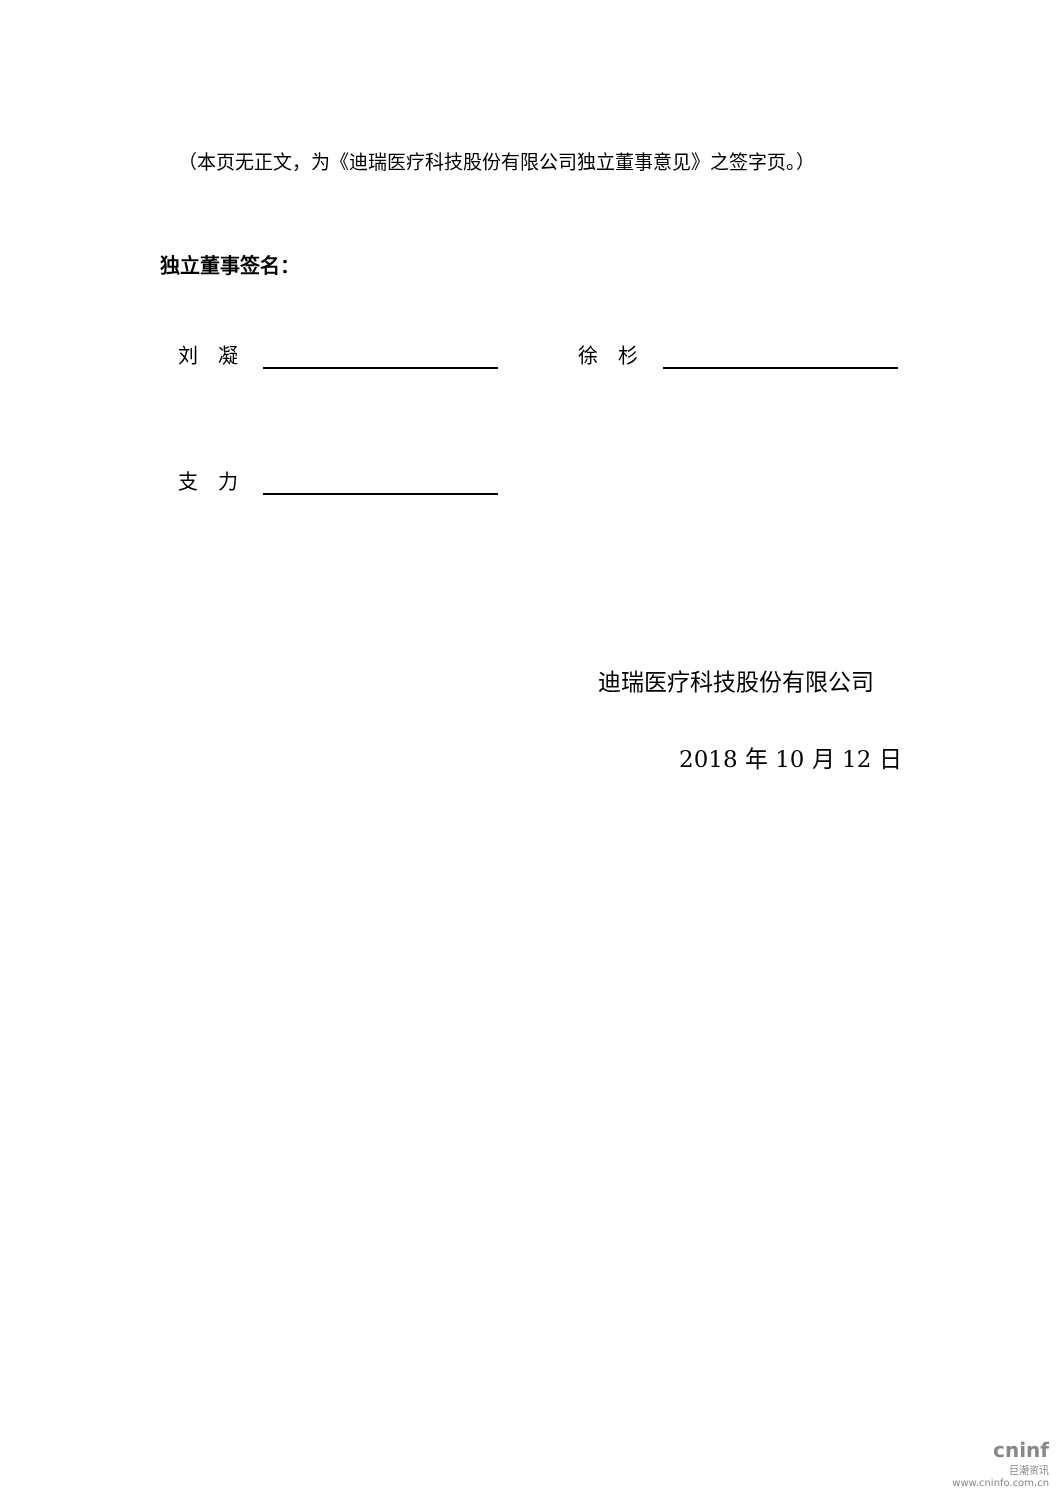（本页无正文，为《迪瑞医疗科技股份有限公司独立董事意见》之签字页。）
独立董事签名：
刘　凝 徐　杉
支　力
迪瑞医疗科技股份有限公司
2018 年 10 月 12 日
cninf
巨潮资讯
www.cninfo.com.cn